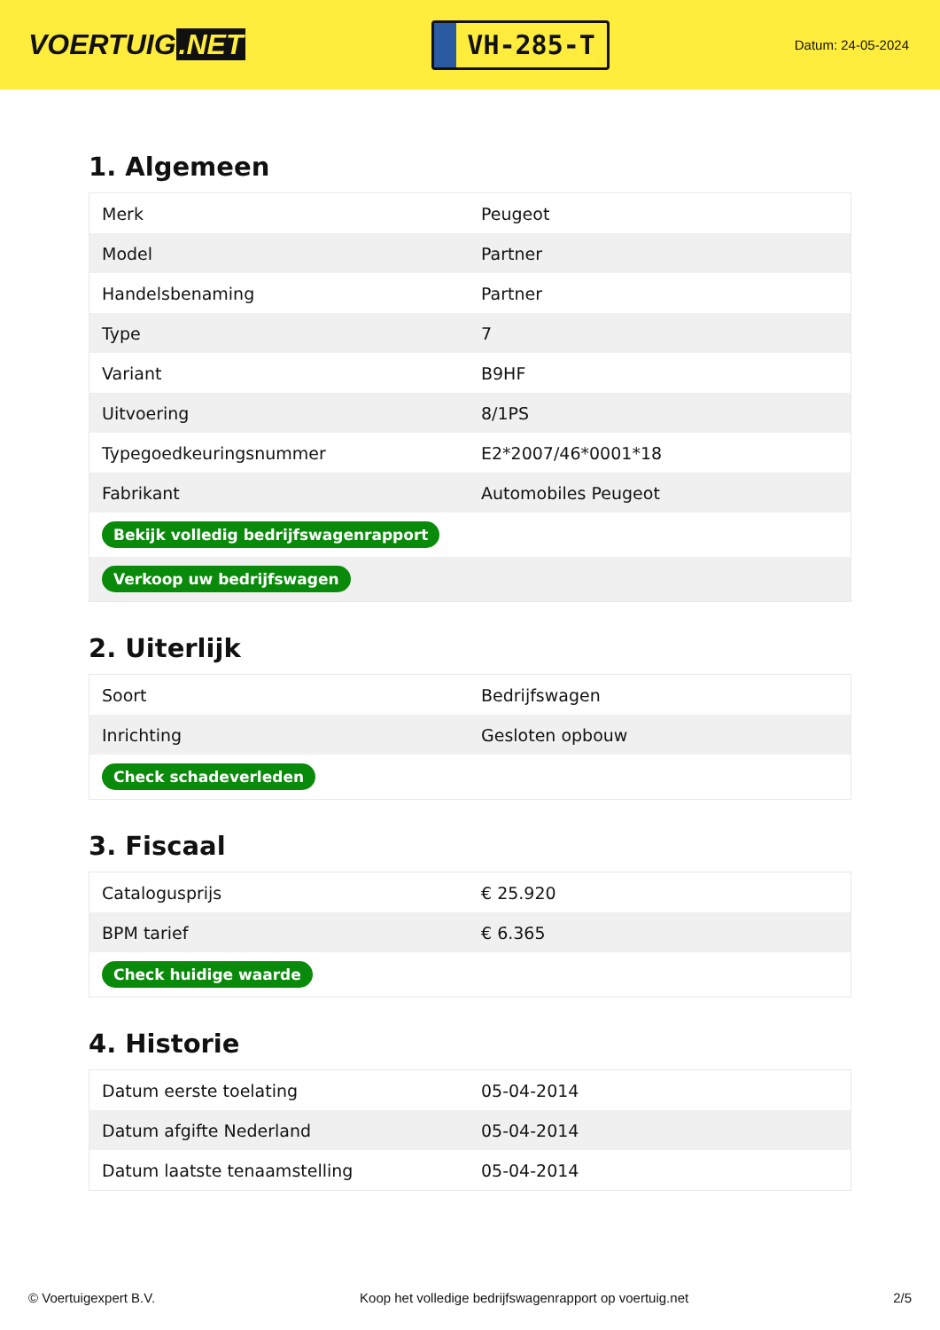VOERTUIG.NET
VH-285-T
Datum: 24-05-2024
1. Algemeen
| Merk | Peugeot |
| Model | Partner |
| Handelsbenaming | Partner |
| Type | 7 |
| Variant | B9HF |
| Uitvoering | 8/1PS |
| Typegoedkeuringsnummer | E2*2007/46*0001*18 |
| Fabrikant | Automobiles Peugeot |
| Bekijk volledig bedrijfswagenrapport | |
| Verkoop uw bedrijfswagen | |
2. Uiterlijk
| Soort | Bedrijfswagen |
| Inrichting | Gesloten opbouw |
| Check schadeverleden | |
3. Fiscaal
| Catalogusprijs | € 25.920 |
| BPM tarief | € 6.365 |
| Check huidige waarde | |
4. Historie
| Datum eerste toelating | 05-04-2014 |
| Datum afgifte Nederland | 05-04-2014 |
| Datum laatste tenaamstelling | 05-04-2014 |
© Voertuigexpert B.V. Koop het volledige bedrijfswagenrapport op voertuig.net 2/5